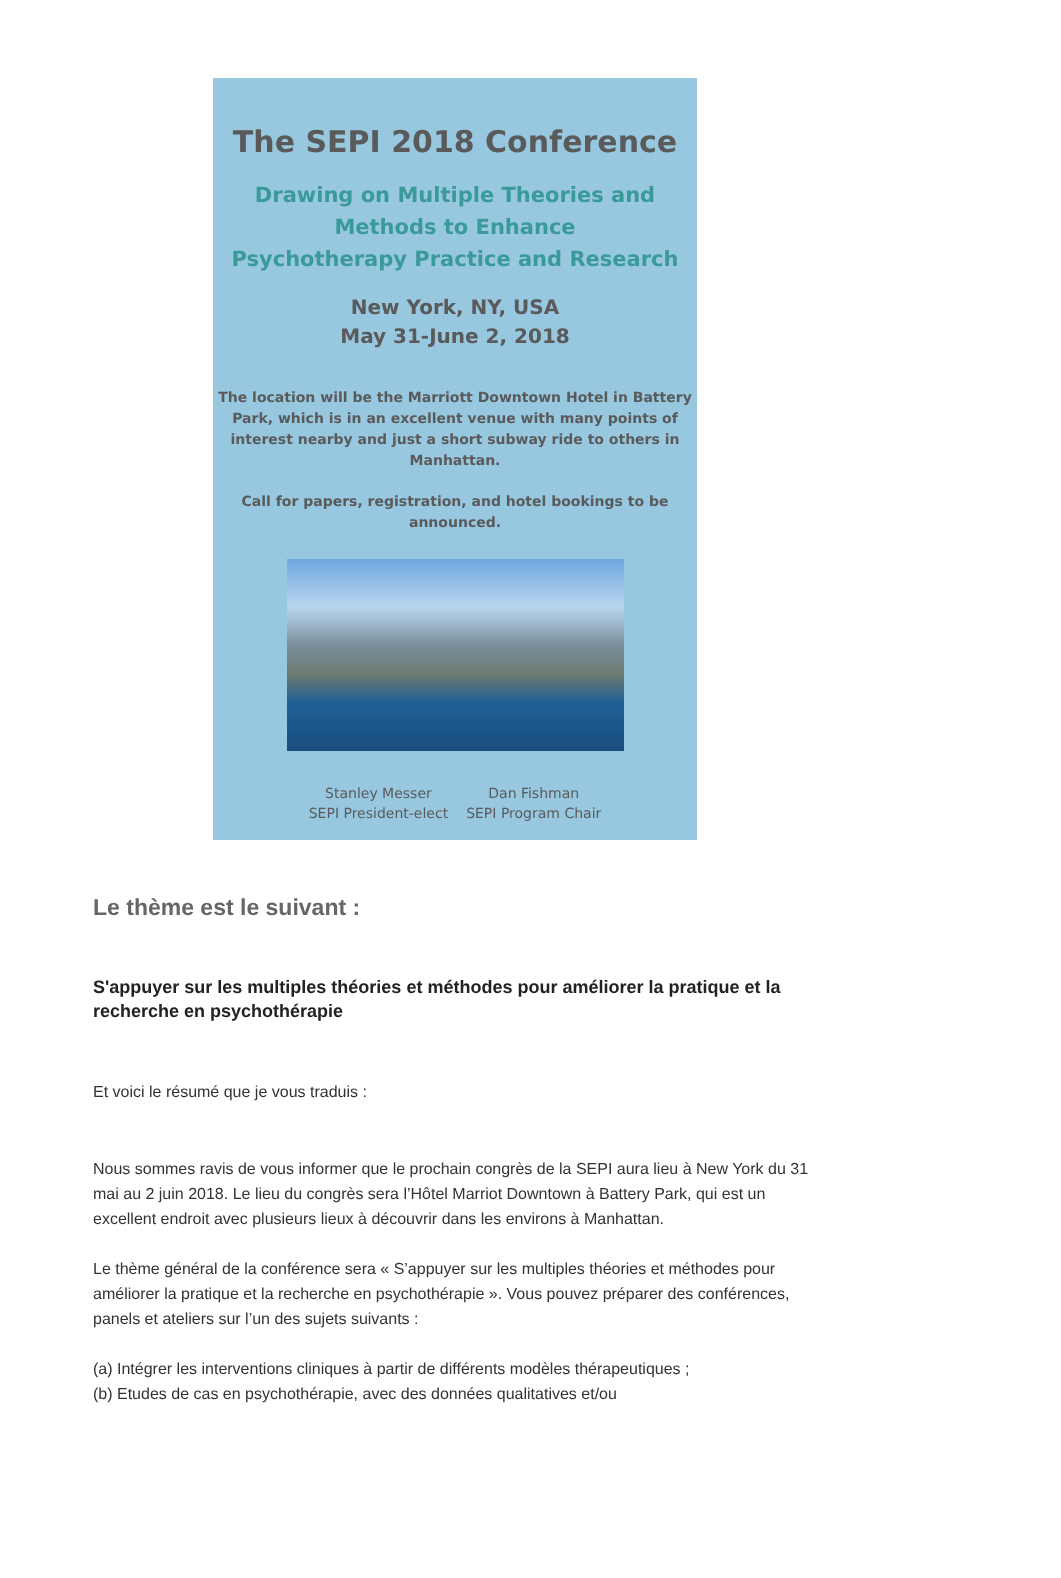The SEPI 2018 Conference
Drawing on Multiple Theories and Methods to Enhance
Psychotherapy Practice and Research
New York, NY, USA
May 31-June 2, 2018
The location will be the Marriott Downtown Hotel in Battery Park, which is in an excellent venue with many points of interest nearby and just a short subway ride to others in Manhattan.
Call for papers, registration, and hotel bookings to be announced.
Stanley Messer
SEPI President-elect
Dan Fishman
SEPI Program Chair
Le thème est le suivant :
S'appuyer sur les multiples théories et méthodes pour améliorer la pratique et la recherche en psychothérapie
Et voici le résumé que je vous traduis :
Nous sommes ravis de vous informer que le prochain congrès de la SEPI aura lieu à New York du 31 mai au 2 juin 2018. Le lieu du congrès sera l’Hôtel Marriot Downtown à Battery Park, qui est un excellent endroit avec plusieurs lieux à découvrir dans les environs à Manhattan.
Le thème général de la conférence sera « S’appuyer sur les multiples théories et méthodes pour améliorer la pratique et la recherche en psychothérapie ». Vous pouvez préparer des conférences, panels et ateliers sur l’un des sujets suivants :
(a) Intégrer les interventions cliniques à partir de différents modèles thérapeutiques ;
(b) Etudes de cas en psychothérapie, avec des données qualitatives et/ou